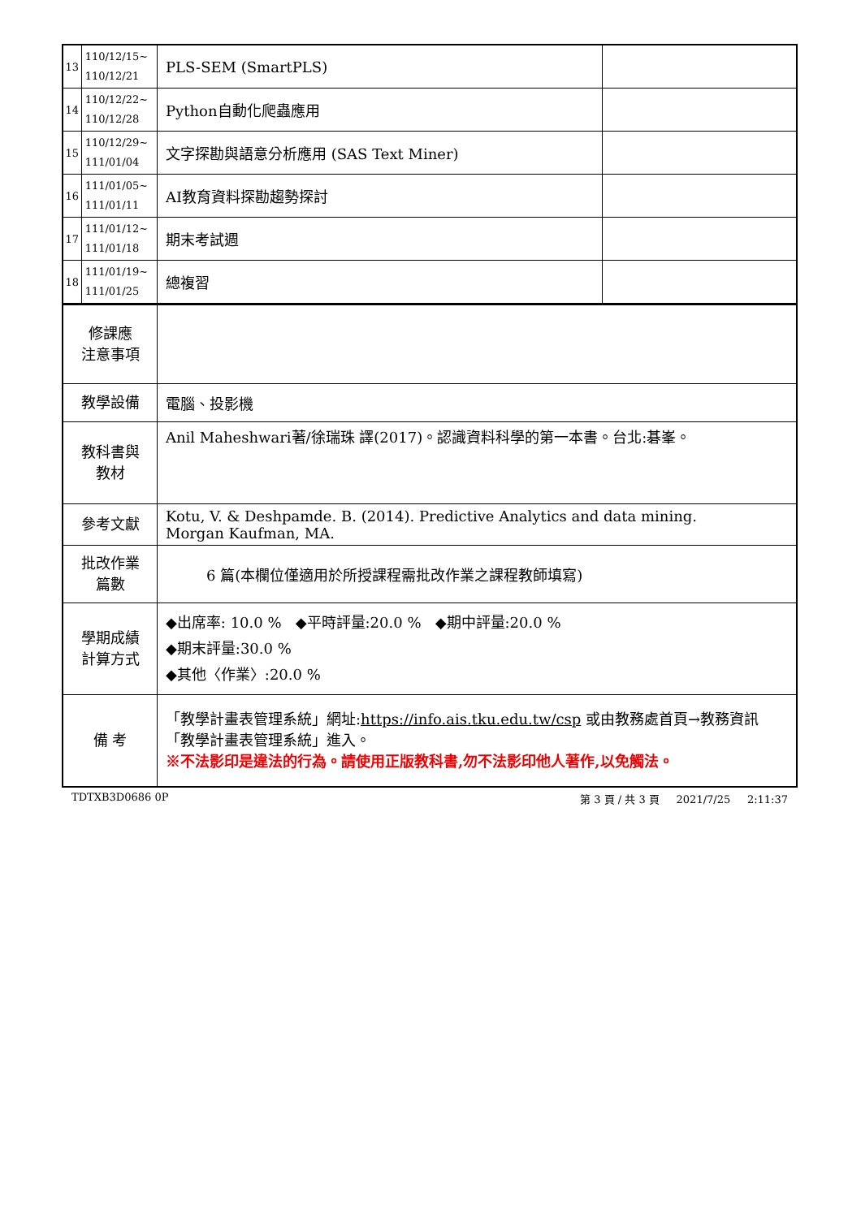| 13 | 110/12/15~ 110/12/21 | PLS-SEM (SmartPLS) | |
| 14 | 110/12/22~ 110/12/28 | Python自動化爬蟲應用 | |
| 15 | 110/12/29~ 111/01/04 | 文字探勘與語意分析應用 (SAS Text Miner) | |
| 16 | 111/01/05~ 111/01/11 | AI教育資料探勘趨勢探討 | |
| 17 | 111/01/12~ 111/01/18 | 期末考試週 | |
| 18 | 111/01/19~ 111/01/25 | 總複習 | |
| 修課應 注意事項 | | | |
| 教學設備 | | 電腦、投影機 | |
| 教科書與 教材 | | Anil Maheshwari著/徐瑞珠 譯(2017)。認識資料科學的第一本書。台北:碁峯。 | |
| 參考文獻 | | Kotu, V. & Deshpamde. B. (2014). Predictive Analytics and data mining. Morgan Kaufman, MA. | |
| 批改作業 篇數 | | 6 篇(本欄位僅適用於所授課程需批改作業之課程教師填寫) | |
| 學期成績 計算方式 | | ◆出席率: 10.0 % ◆平時評量:20.0 % ◆期中評量:20.0 % ◆期末評量:30.0 % ◆其他〈作業〉:20.0 % | |
| 備 考 | | 「教學計畫表管理系統」網址: https://info.ais.tku.edu.tw/csp 或由教務處首頁→教務資訊「教學計畫表管理系統」進入。 ※不法影印是違法的行為。請使用正版教科書,勿不法影印他人著作,以免觸法。 | |
TDTXB3D0686 0P 第 3 頁 / 共 3 頁 2021/7/25 2:11:37